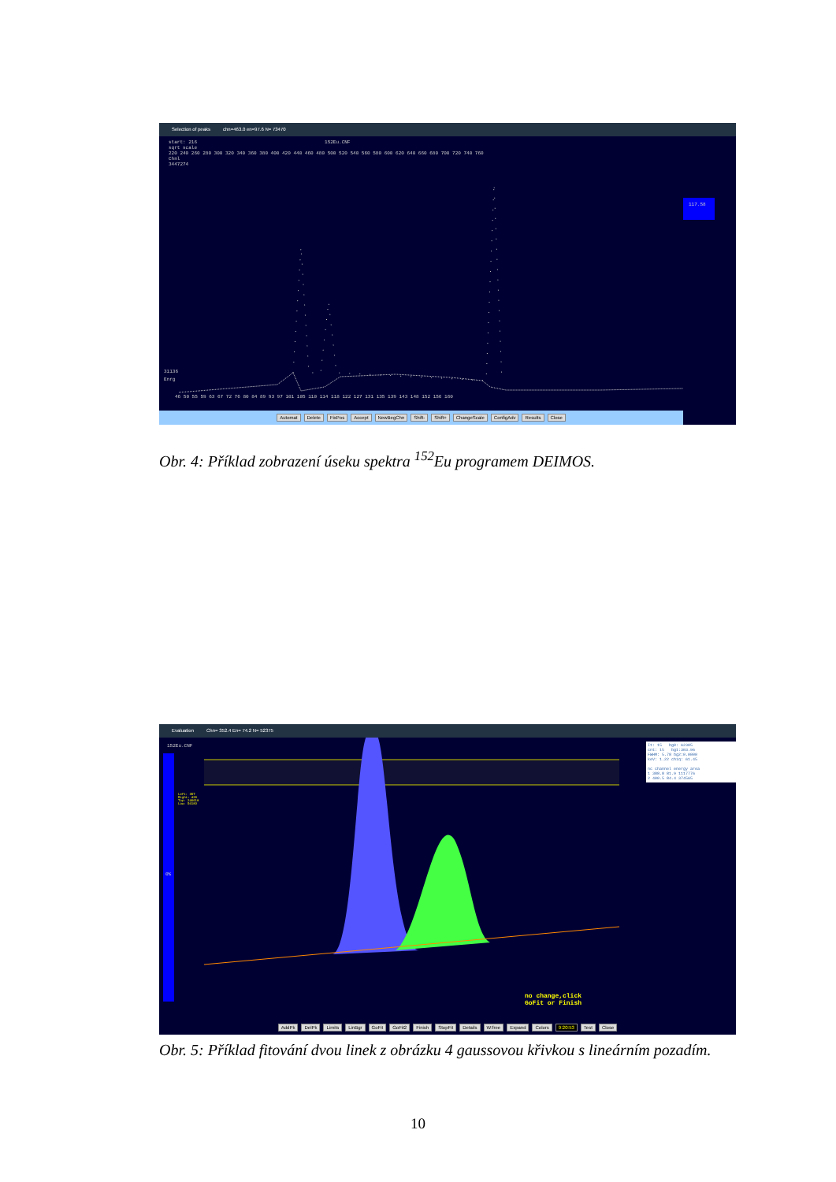Selection of peaks chn=463.0 en=97.6 N= 73470
start: 216 152Eu.CNF
sqrt scale
220 240 260 280 300 320 340 360 380 400 420 440 460 480 500 520 540 560 580 600 620 640 660 680 700 720 740 760
Chnl
3447274
117.58
31136
Enrg
46 50 55 59 63 67 72 76 80 84 89 93 97 101 105 110 114 118 122 127 131 135 139 143 148 152 156 160
Automat Delete FixPos Accept NewBegChn Shift- Shift+ ChangeScale ConfigAdv Results Close
Obr. 4: Příklad zobrazení úseku spektra <sup>152</sup>Eu programem DEIMOS.
Evaluation Chn= 352.4 En= 74.2 N= 52375
152Eu.CNF
Left: 357
Right: 429
Top: 246618
Low: 50183
0%
It: 15 bg0: 62305
cnt: 15 bg1:303.96
FWHM: 5.78 bg2:0.0000
keV: 1.22 chiq: 61.45
nc channel energy area
1 388.8 81.9 1117776
2 400.5 84.4 374565
no change,click
GoFit or Finish
AddPk DelPk Limits LinBgr GoFit GoFit2 Finish StopFit Details W:free Expand Colors 9:20:53 Test Close
Obr. 5: Příklad fitování dvou linek z obrázku 4 gaussovou křivkou s lineárním pozadím.
10